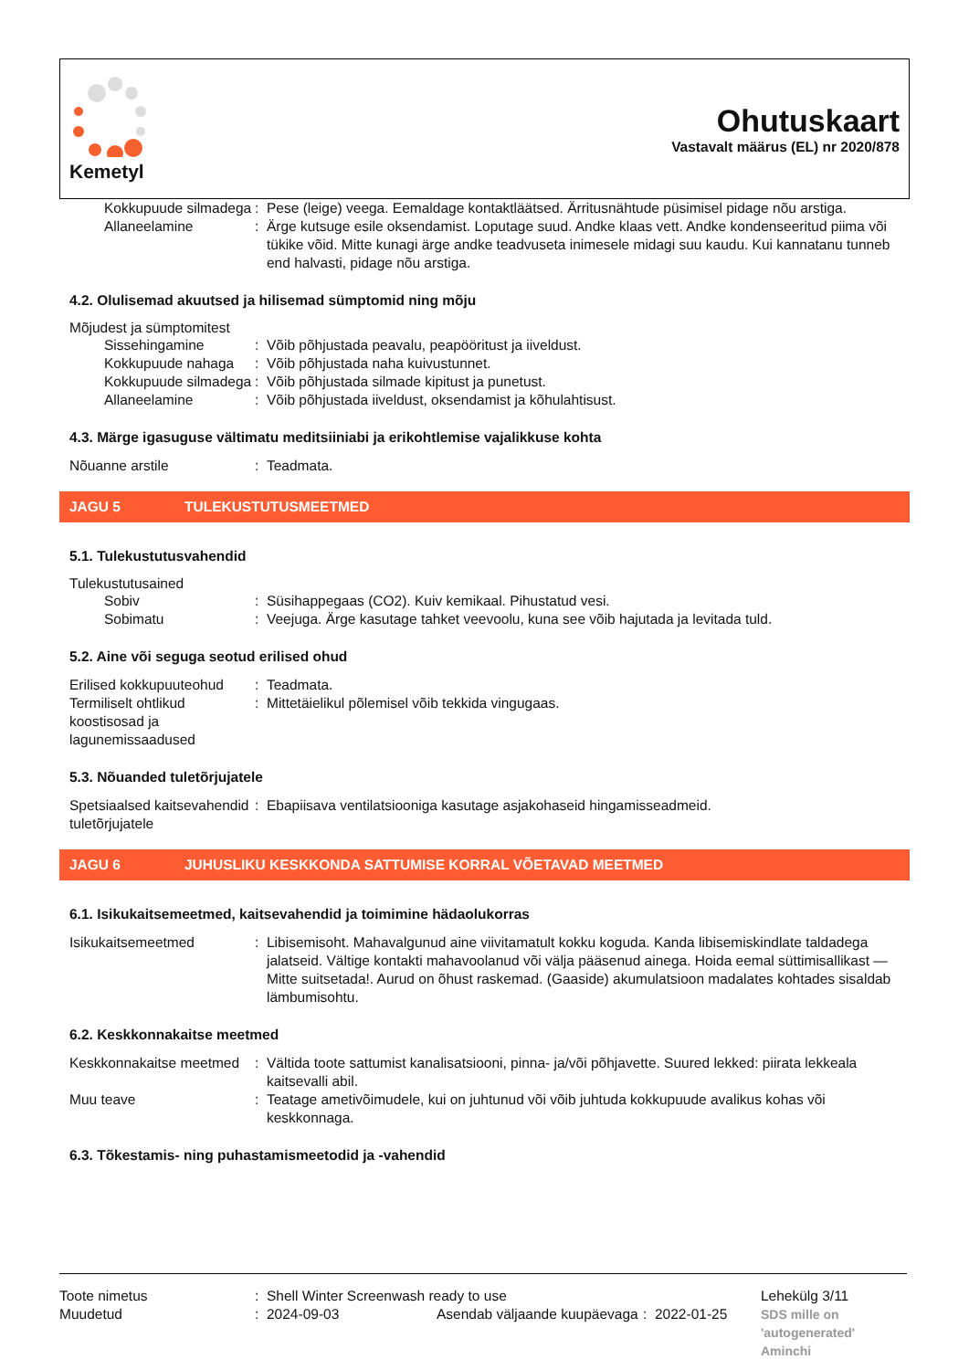Kemetyl
Ohutuskaart
Vastavalt määrus (EL) nr 2020/878
| Kokkupuude silmadega | : | Pese (leige) veega. Eemaldage kontaktläätsed. Ärritusnähtude püsimisel pidage nõu arstiga. |
| Allaneelamine | : | Ärge kutsuge esile oksendamist. Loputage suud. Andke klaas vett. Andke kondenseeritud piima või tükike võid. Mitte kunagi ärge andke teadvuseta inimesele midagi suu kaudu. Kui kannatanu tunneb end halvasti, pidage nõu arstiga. |
4.2. Olulisemad akuutsed ja hilisemad sümptomid ning mõju
Mõjudest ja sümptomitest
| Sissehingamine | : | Võib põhjustada peavalu, peapööritust ja iiveldust. |
| Kokkupuude nahaga | : | Võib põhjustada naha kuivustunnet. |
| Kokkupuude silmadega | : | Võib põhjustada silmade kipitust ja punetust. |
| Allaneelamine | : | Võib põhjustada iiveldust, oksendamist ja kõhulahtisust. |
4.3. Märge igasuguse vältimatu meditsiiniabi ja erikohtlemise vajalikkuse kohta
| Nõuanne arstile | : | Teadmata. |
JAGU 5 TULEKUSTUTUSMEETMED
5.1. Tulekustutusvahendid
Tulekustutusained
| Sobiv | : | Süsihappegaas (CO2). Kuiv kemikaal. Pihustatud vesi. |
| Sobimatu | : | Veejuga. Ärge kasutage tahket veevoolu, kuna see võib hajutada ja levitada tuld. |
5.2. Aine või seguga seotud erilised ohud
| Erilised kokkupuuteohud | : | Teadmata. |
| Termiliselt ohtlikud koostisosad ja lagunemissaadused | : | Mittetäielikul põlemisel võib tekkida vingugaas. |
5.3. Nõuanded tuletõrjujatele
| Spetsiaalsed kaitsevahendid tuletõrjujatele | : | Ebapiisava ventilatsiooniga kasutage asjakohaseid hingamisseadmeid. |
JAGU 6 JUHUSLIKU KESKKONDA SATTUMISE KORRAL VÕETAVAD MEETMED
6.1. Isikukaitsemeetmed, kaitsevahendid ja toimimine hädaolukorras
| Isikukaitsemeetmed | : | Libisemisoht. Mahavalgunud aine viivitamatult kokku koguda. Kanda libisemiskindlate taldadega jalatseid. Vältige kontakti mahavoolanud või välja pääsenud ainega. Hoida eemal süttimisallikast — Mitte suitsetada!. Aurud on õhust raskemad. (Gaaside) akumulatsioon madalates kohtades sisaldab lämbumisohtu. |
6.2. Keskkonnakaitse meetmed
| Keskkonnakaitse meetmed | : | Vältida toote sattumist kanalisatsiooni, pinna- ja/või põhjavette. Suured lekked: piirata lekkeala kaitsevalli abil. |
| Muu teave | : | Teatage ametivõimudele, kui on juhtunud või võib juhtuda kokkupuude avalikus kohas või keskkonnaga. |
6.3. Tõkestamis- ning puhastamismeetodid ja -vahendid
| Toote nimetus | : | Shell Winter Screenwash ready to use | | | | Lehekülg 3/11 |
| Muudetud | : | 2024-09-03 | Asendab väljaande kuupäevaga | : | 2022-01-25 | SDS mille on 'autogenerated' Aminchi |